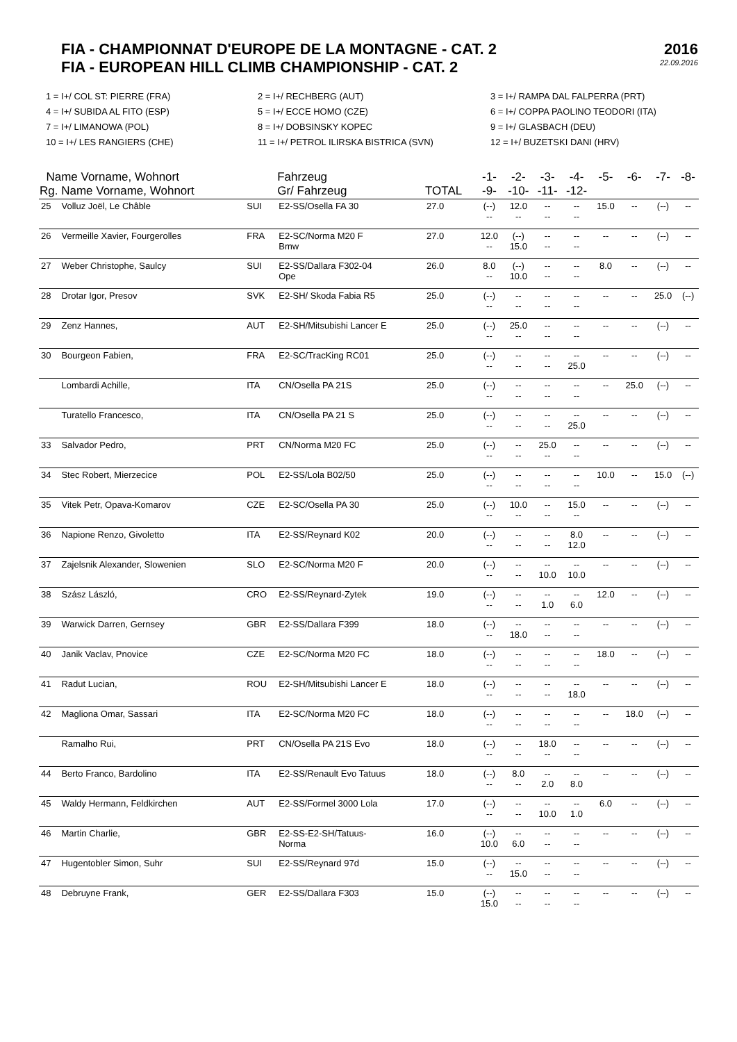FIA - CHAMPIONNAT D'EUROPE DE LA MONTAGNE - CAT. 2
FIA - EUROPEAN HILL CLIMB CHAMPIONSHIP - CAT. 2
2016
22.09.2016
1 = I+/ COL ST: PIERRE (FRA)
2 = I+/ RECHBERG (AUT)
3 = I+/ RAMPA DAL FALPERRA (PRT)
4 = I+/ SUBIDA AL FITO (ESP)
5 = I+/ ECCE HOMO (CZE)
6 = I+/ COPPA PAOLINO TEODORI (ITA)
7 = I+/ LIMANOWA (POL)
8 = I+/ DOBSINSKY KOPEC
9 = I+/ GLASBACH (DEU)
10 = I+/ LES RANGIERS (CHE)
11 = I+/ PETROL ILIRSKA BISTRICA (SVN)
12 = I+/ BUZETSKI DANI (HRV)
| Name Vorname, Wohnort Rg. Name Vorname, Wohnort | | | Fahrzeug Gr/ Fahrzeug | TOTAL | -1- -9- | -2- -10- | -3- -11- | -4- -12- | -5- | -6- | -7- | -8- |
| --- | --- | --- | --- | --- | --- | --- | --- | --- | --- | --- | --- | --- |
| 25 | Volluz Joël, Le Châble | SUI | E2-SS/Osella FA 30 | 27.0 | (--) -- | 12.0 -- | -- -- | -- -- | 15.0 | -- | (--) | -- |
| 26 | Vermeille Xavier, Fourgerolles | FRA | E2-SC/Norma M20 F Bmw | 27.0 | 12.0 -- | (--) 15.0 | -- -- | -- -- | -- | -- | (--) | -- |
| 27 | Weber Christophe, Saulcy | SUI | E2-SS/Dallara F302-04 Ope | 26.0 | 8.0 -- | (--) 10.0 | -- -- | -- -- | 8.0 | -- | (--) | -- |
| 28 | Drotar Igor, Presov | SVK | E2-SH/ Skoda Fabia R5 | 25.0 | (--) -- | -- -- | -- -- | -- -- | -- | -- | 25.0 | (--) |
| 29 | Zenz Hannes, | AUT | E2-SH/Mitsubishi Lancer E | 25.0 | (--) -- | 25.0 -- | -- -- | -- -- | -- | -- | (--) | -- |
| 30 | Bourgeon Fabien, | FRA | E2-SC/TracKing RC01 | 25.0 | (--) -- | -- -- | -- -- | -- 25.0 | -- | -- | (--) | -- |
| | Lombardi Achille, | ITA | CN/Osella PA 21S | 25.0 | (--) -- | -- -- | -- -- | -- -- | -- | 25.0 | (--) | -- |
| | Turatello Francesco, | ITA | CN/Osella PA 21 S | 25.0 | (--) -- | -- -- | -- -- | -- 25.0 | -- | -- | (--) | -- |
| 33 | Salvador Pedro, | PRT | CN/Norma M20 FC | 25.0 | (--) -- | -- -- | 25.0 -- | -- -- | -- | -- | (--) | -- |
| 34 | Stec Robert, Mierzecice | POL | E2-SS/Lola B02/50 | 25.0 | (--) -- | -- -- | -- -- | -- -- | 10.0 | -- | 15.0 | (--) |
| 35 | Vitek Petr, Opava-Komarov | CZE | E2-SC/Osella PA 30 | 25.0 | (--) -- | 10.0 -- | -- -- | 15.0 -- | -- | -- | (--) | -- |
| 36 | Napione Renzo, Givoletto | ITA | E2-SS/Reynard K02 | 20.0 | (--) -- | -- -- | -- -- | 8.0 12.0 | -- | -- | (--) | -- |
| 37 | Zajelsnik Alexander, Slowenien | SLO | E2-SC/Norma M20 F | 20.0 | (--) -- | -- -- | -- 10.0 | -- 10.0 | -- | -- | (--) | -- |
| 38 | Szász László, | CRO | E2-SS/Reynard-Zytek | 19.0 | (--) -- | -- -- | -- 1.0 | -- 6.0 | 12.0 | -- | (--) | -- |
| 39 | Warwick Darren, Gernsey | GBR | E2-SS/Dallara F399 | 18.0 | (--) -- | -- 18.0 | -- -- | -- -- | -- | -- | (--) | -- |
| 40 | Janik Vaclav, Pnovice | CZE | E2-SC/Norma M20 FC | 18.0 | (--) -- | -- -- | -- -- | -- -- | 18.0 | -- | (--) | -- |
| 41 | Radut Lucian, | ROU | E2-SH/Mitsubishi Lancer E | 18.0 | (--) -- | -- -- | -- -- | -- 18.0 | -- | -- | (--) | -- |
| 42 | Magliona Omar, Sassari | ITA | E2-SC/Norma M20 FC | 18.0 | (--) -- | -- -- | -- -- | -- -- | -- | 18.0 | (--) | -- |
| | Ramalho Rui, | PRT | CN/Osella PA 21S Evo | 18.0 | (--) -- | -- -- | 18.0 -- | -- -- | -- | -- | (--) | -- |
| 44 | Berto Franco, Bardolino | ITA | E2-SS/Renault Evo Tatuus | 18.0 | (--) -- | 8.0 -- | -- 2.0 | -- 8.0 | -- | -- | (--) | -- |
| 45 | Waldy Hermann, Feldkirchen | AUT | E2-SS/Formel 3000 Lola | 17.0 | (--) -- | -- -- | -- 10.0 | -- 1.0 | 6.0 | -- | (--) | -- |
| 46 | Martin Charlie, | GBR | E2-SS-E2-SH/Tatuus- Norma | 16.0 | (--) 10.0 | -- 6.0 | -- -- | -- -- | -- | -- | (--) | -- |
| 47 | Hugentobler Simon, Suhr | SUI | E2-SS/Reynard 97d | 15.0 | (--) -- | -- 15.0 | -- -- | -- -- | -- | -- | (--) | -- |
| 48 | Debruyne Frank, | GER | E2-SS/Dallara F303 | 15.0 | (--) 15.0 | -- -- | -- -- | -- -- | -- | -- | (--) | -- |